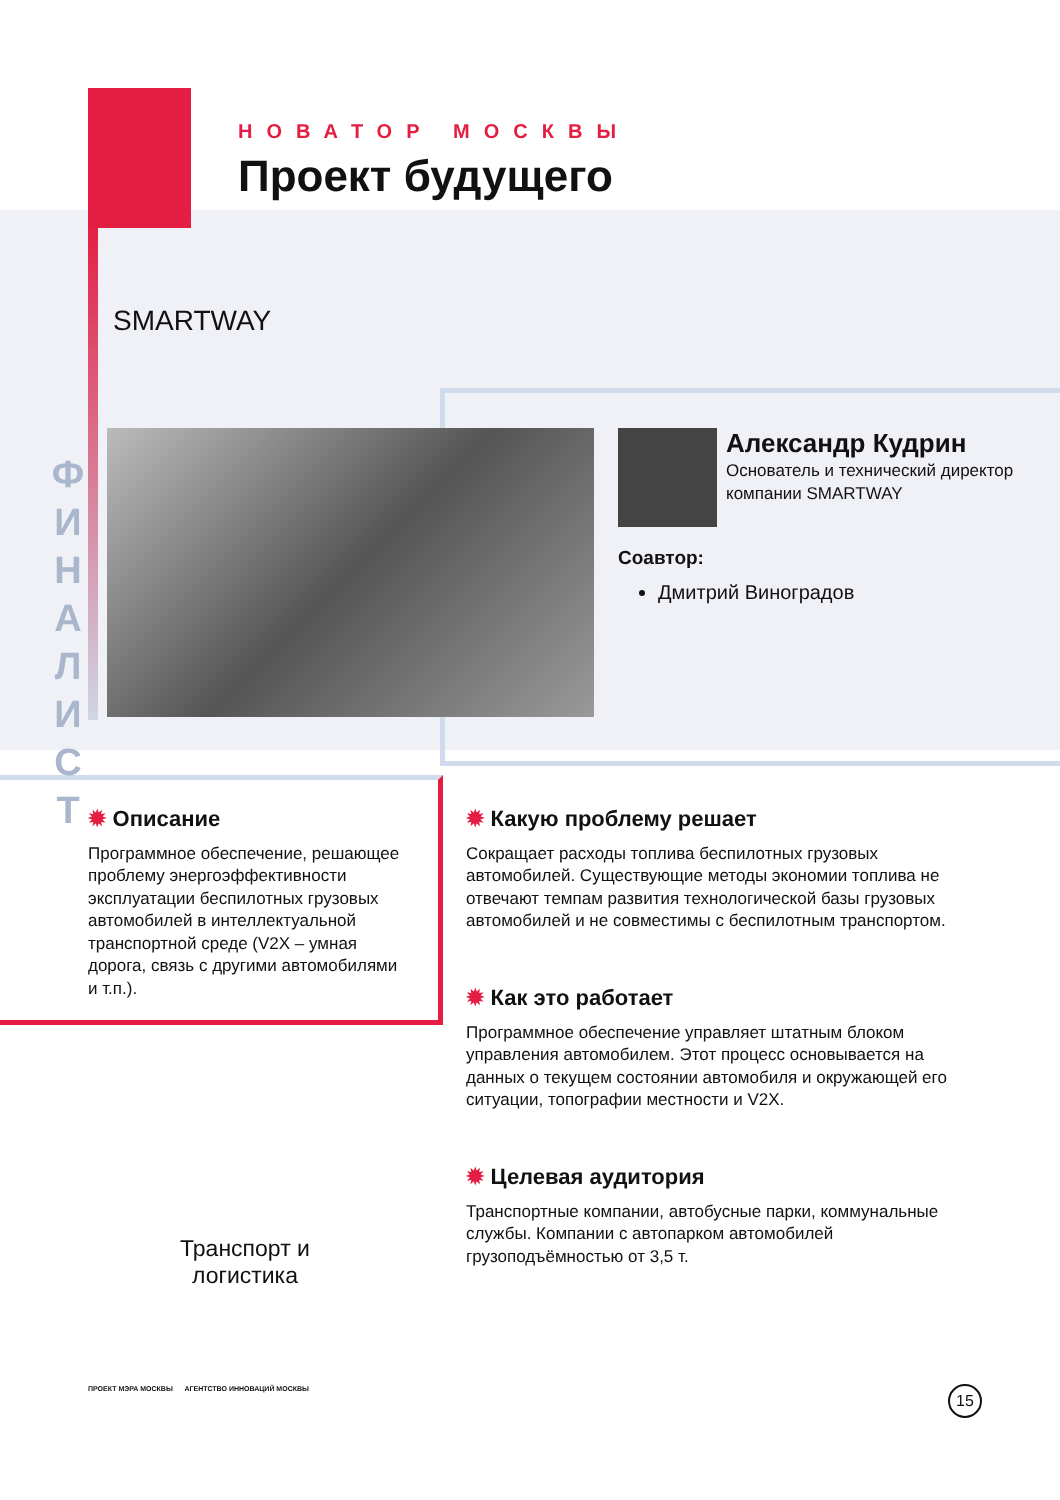НОВАТОР МОСКВЫ
Проект будущего
SMARTWAY
Ф И Н А Л И С Т
Александр Кудрин
Основатель и технический директор компании SMARTWAY
Соавтор:
Дмитрий Виноградов
✹ Описание
Программное обеспечение, решающее проблему энергоэффективности эксплуатации беспилотных грузовых автомобилей в интеллектуальной транспортной среде (V2X – умная дорога, связь с другими автомобилями и т.п.).
✹ Какую проблему решает
Сокращает расходы топлива беспилотных грузовых автомобилей. Существующие методы экономии топлива не отвечают темпам развития технологической базы грузовых автомобилей и не совместимы с беспилотным транспортом.
✹ Как это работает
Программное обеспечение управляет штатным блоком управления автомобилем. Этот процесс основывается на данных о текущем состоянии автомобиля и окружающей его ситуации, топографии местности и V2X.
✹ Целевая аудитория
Транспортные компании, автобусные парки, коммунальные службы. Компании с автопарком автомобилей грузоподъёмностью от 3,5 т.
Транспорт и логистика
ПРОЕКТ МЭРА МОСКВЫ АГЕНТСТВО ИННОВАЦИЙ МОСКВЫ
15